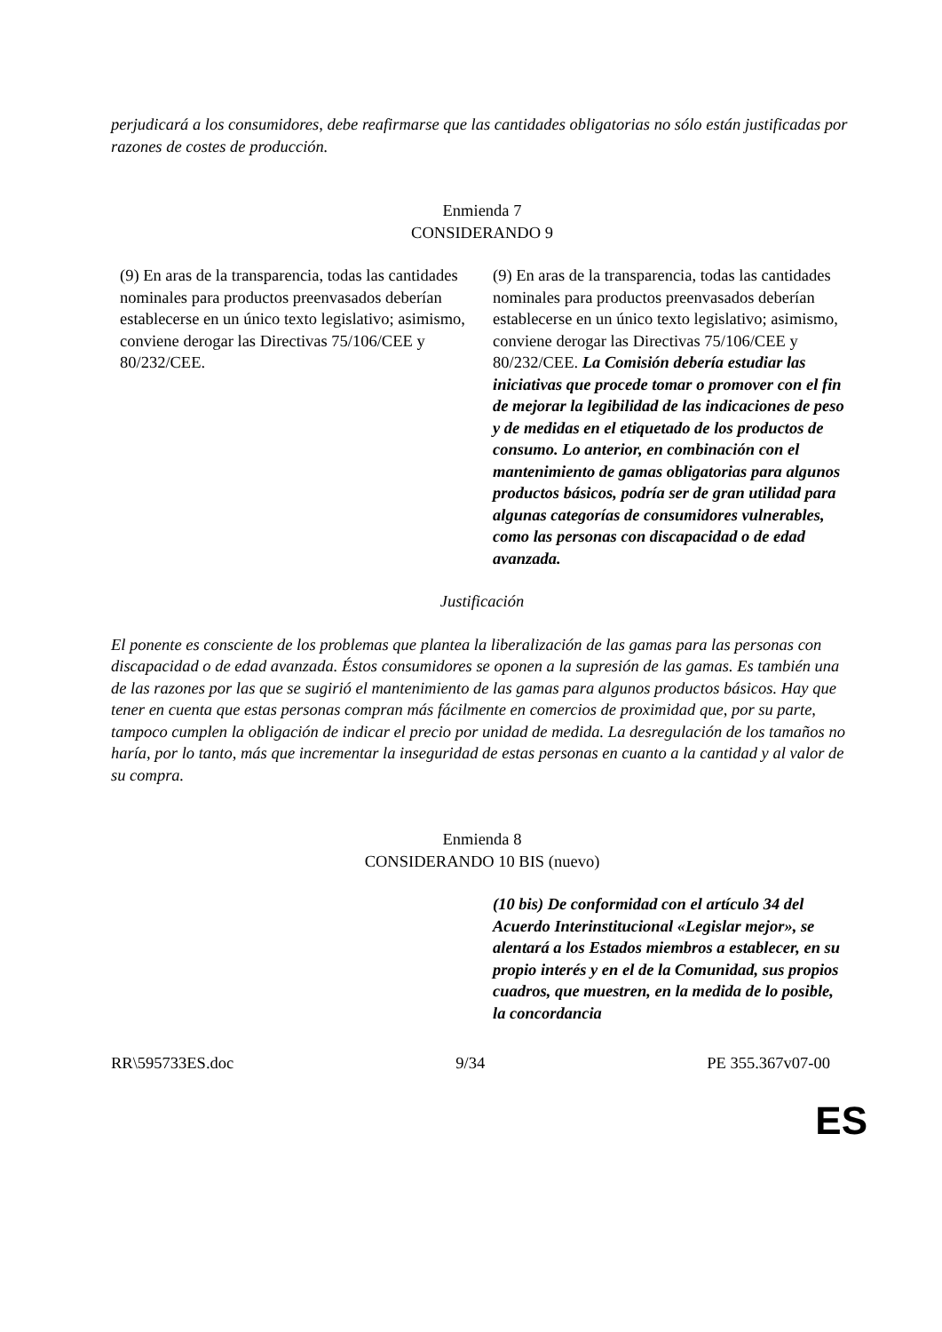perjudicará a los consumidores, debe reafirmarse que las cantidades obligatorias no sólo están justificadas por razones de costes de producción.
Enmienda 7
CONSIDERANDO 9
| (9) En aras de la transparencia, todas las cantidades nominales para productos preenvasados deberían establecerse en un único texto legislativo; asimismo, conviene derogar las Directivas 75/106/CEE y 80/232/CEE. | (9) En aras de la transparencia, todas las cantidades nominales para productos preenvasados deberían establecerse en un único texto legislativo; asimismo, conviene derogar las Directivas 75/106/CEE y 80/232/CEE. La Comisión debería estudiar las iniciativas que procede tomar o promover con el fin de mejorar la legibilidad de las indicaciones de peso y de medidas en el etiquetado de los productos de consumo. Lo anterior, en combinación con el mantenimiento de gamas obligatorias para algunos productos básicos, podría ser de gran utilidad para algunas categorías de consumidores vulnerables, como las personas con discapacidad o de edad avanzada. |
Justificación
El ponente es consciente de los problemas que plantea la liberalización de las gamas para las personas con discapacidad o de edad avanzada. Éstos consumidores se oponen a la supresión de las gamas. Es también una de las razones por las que se sugirió el mantenimiento de las gamas para algunos productos básicos. Hay que tener en cuenta que estas personas compran más fácilmente en comercios de proximidad que, por su parte, tampoco cumplen la obligación de indicar el precio por unidad de medida. La desregulación de los tamaños no haría, por lo tanto, más que incrementar la inseguridad de estas personas en cuanto a la cantidad y al valor de su compra.
Enmienda 8
CONSIDERANDO 10 BIS (nuevo)
| | (10 bis) De conformidad con el artículo 34 del Acuerdo Interinstitucional «Legislar mejor», se alentará a los Estados miembros a establecer, en su propio interés y en el de la Comunidad, sus propios cuadros, que muestren, en la medida de lo posible, la concordancia |
RR\595733ES.doc 9/34 PE 355.367v07-00
ES